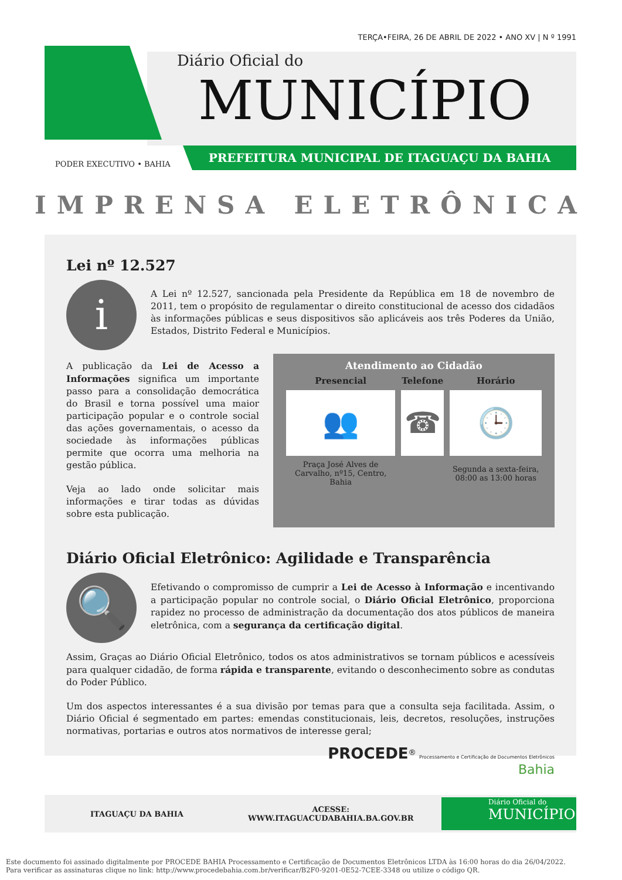TERÇA•FEIRA, 26 DE ABRIL DE 2022 • ANO XV | N º 1991
Diário Oficial do
MUNICÍPIO
PREFEITURA MUNICIPAL DE ITAGUAÇU DA BAHIA
PODER EXECUTIVO • BAHIA
IMPRENSA ELETRÔNICA
Lei nº 12.527
i
A Lei nº 12.527, sancionada pela Presidente da República em 18 de novembro de 2011, tem o propósito de regulamentar o direito constitucional de acesso dos cidadãos às informações públicas e seus dispositivos são aplicáveis aos três Poderes da União, Estados, Distrito Federal e Municípios.
A publicação da Lei de Acesso a Informações significa um importante passo para a consolidação democrática do Brasil e torna possível uma maior participação popular e o controle social das ações governamentais, o acesso da sociedade às informações públicas permite que ocorra uma melhoria na gestão pública.
Veja ao lado onde solicitar mais informações e tirar todas as dúvidas sobre esta publicação.
Atendimento ao Cidadão
| Presencial | Telefone | Horário |
| --- | --- | --- |
| 👥 | ☎ | 🕒 |
| Praça José Alves de Carvalho, nº15, Centro, Bahia | | Segunda a sexta-feira, 08:00 as 13:00 horas |
Diário Oficial Eletrônico: Agilidade e Transparência
🔍
Efetivando o compromisso de cumprir a Lei de Acesso à Informação e incentivando a participação popular no controle social, o Diário Oficial Eletrônico, proporciona rapidez no processo de administração da documentação dos atos públicos de maneira eletrônica, com a segurança da certificação digital.
Assim, Graças ao Diário Oficial Eletrônico, todos os atos administrativos se tornam públicos e acessíveis para qualquer cidadão, de forma rápida e transparente, evitando o desconhecimento sobre as condutas do Poder Público.
Um dos aspectos interessantes é a sua divisão por temas para que a consulta seja facilitada. Assim, o Diário Oficial é segmentado em partes: emendas constitucionais, leis, decretos, resoluções, instruções normativas, portarias e outros atos normativos de interesse geral;
PROCEDE<sup>®</sup> Processamento e Certificação de Documentos Eletrônicos
Bahia
ITAGUAÇU DA BAHIA ACESSE:
WWW.ITAGUACUDABAHIA.BA.GOV.BR
Diário Oficial do
MUNICÍPIO
Este documento foi assinado digitalmente por PROCEDE BAHIA Processamento e Certificação de Documentos Eletrônicos LTDA às 16:00 horas do dia 26/04/2022.
Para verificar as assinaturas clique no link: http://www.procedebahia.com.br/verificar/B2F0-9201-0E52-7CEE-3348 ou utilize o código QR.